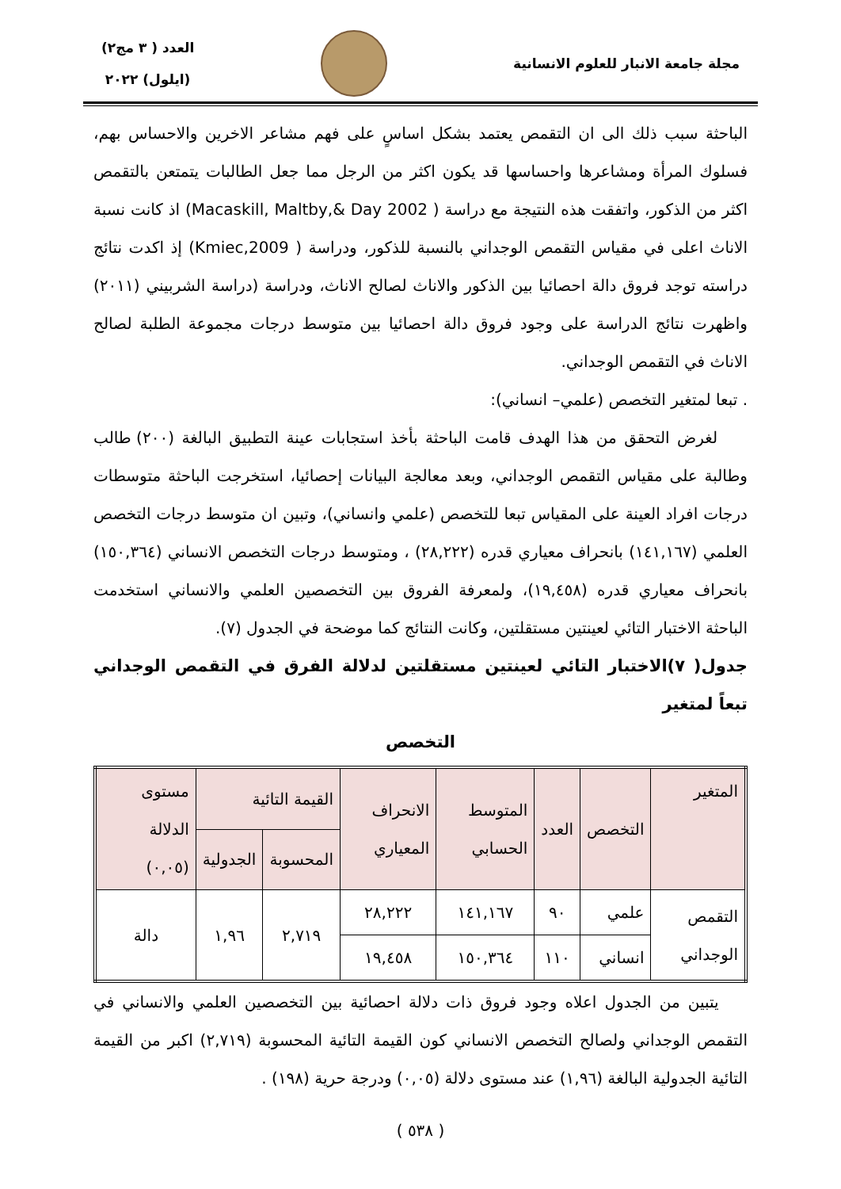مجلة جامعة الانبار للعلوم الانسانية
العدد ( ٣ مج٢)
(ايلول) ٢٠٢٢
الباحثة سبب ذلك الى ان التقمص يعتمد بشكل اساسٍ على فهم مشاعر الاخرين والاحساس بهم، فسلوك المرأة ومشاعرها واحساسها قد يكون اكثر من الرجل مما جعل الطالبات يتمتعن بالتقمص اكثر من الذكور، واتفقت هذه النتيجة مع دراسة ( Macaskill, Maltby,& Day 2002) اذ كانت نسبة الاناث اعلى في مقياس التقمص الوجداني بالنسبة للذكور، ودراسة ( Kmiec,2009) إذ اكدت نتائج دراسته توجد فروق دالة احصائيا بين الذكور والاناث لصالح الاناث، ودراسة (دراسة الشربيني (٢٠١١) واظهرت نتائج الدراسة على وجود فروق دالة احصائيا بين متوسط درجات مجموعة الطلبة لصالح الاناث في التقمص الوجداني.
. تبعا لمتغير التخصص (علمي– انساني):
لغرض التحقق من هذا الهدف قامت الباحثة بأخذ استجابات عينة التطبيق البالغة (٢٠٠) طالب وطالبة على مقياس التقمص الوجداني، وبعد معالجة البيانات إحصائيا، استخرجت الباحثة متوسطات درجات افراد العينة على المقياس تبعا للتخصص (علمي وانساني)، وتبين ان متوسط درجات التخصص العلمي (١٤١,١٦٧) بانحراف معياري قدره (٢٨,٢٢٢) ، ومتوسط درجات التخصص الانساني (١٥٠,٣٦٤) بانحراف معياري قدره (١٩,٤٥٨)، ولمعرفة الفروق بين التخصصين العلمي والانساني استخدمت الباحثة الاختبار التائي لعينتين مستقلتين، وكانت النتائج كما موضحة في الجدول (٧).
جدول( ٧)الاختبار التائي لعينتين مستقلتين لدلالة الفرق في التقمص الوجداني تبعاً لمتغير
التخصص
| المتغير | التخصص | العدد | المتوسط الحسابي | الانحراف المعياري | القيمة التائية | | مستوى الدلالة (٠,٠٥) |
| --- | --- | --- | --- | --- | --- | --- | --- |
| | | | | | المحسوبة | الجدولية | |
| التقمص الوجداني | علمي | ٩٠ | ١٤١,١٦٧ | ٢٨,٢٢٢ | ٢,٧١٩ | ١,٩٦ | دالة |
| | انساني | ١١٠ | ١٥٠,٣٦٤ | ١٩,٤٥٨ | | | |
يتبين من الجدول اعلاه وجود فروق ذات دلالة احصائية بين التخصصين العلمي والانساني في التقمص الوجداني ولصالح التخصص الانساني كون القيمة التائية المحسوبة (٢,٧١٩) اكبر من القيمة التائية الجدولية البالغة (١,٩٦) عند مستوى دلالة (٠,٠٥) ودرجة حرية (١٩٨) .
( ٥٣٨ )